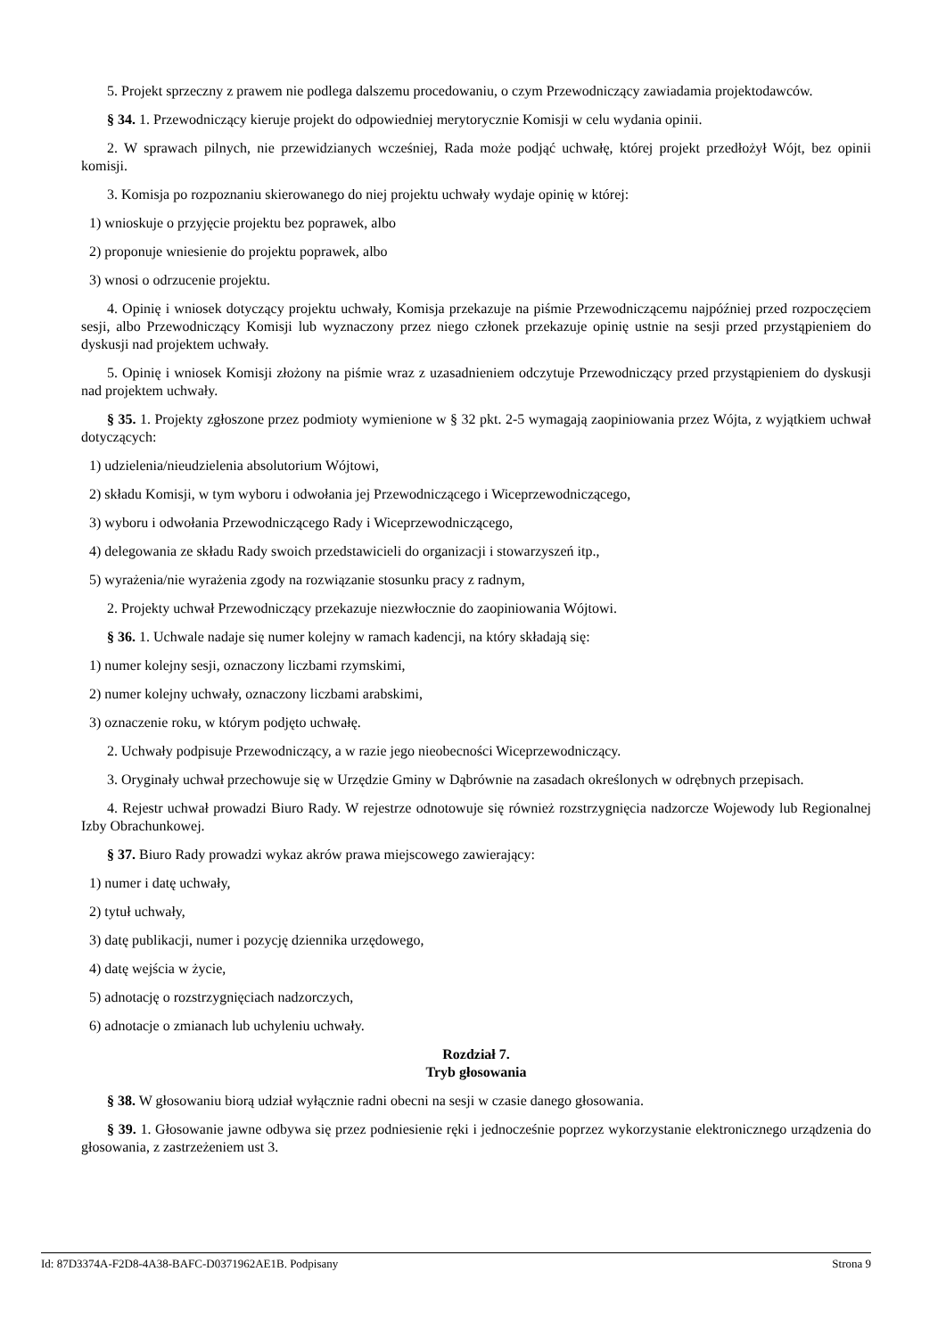5. Projekt sprzeczny z prawem nie podlega dalszemu procedowaniu, o czym Przewodniczący zawiadamia projektodawców.
§ 34. 1. Przewodniczący kieruje projekt do odpowiedniej merytorycznie Komisji w celu wydania opinii.
2. W sprawach pilnych, nie przewidzianych wcześniej, Rada może podjąć uchwałę, której projekt przedłożył Wójt, bez opinii komisji.
3. Komisja po rozpoznaniu skierowanego do niej projektu uchwały wydaje opinię w której:
1) wnioskuje o przyjęcie projektu bez poprawek, albo
2) proponuje wniesienie do projektu poprawek, albo
3) wnosi o odrzucenie projektu.
4. Opinię i wniosek dotyczący projektu uchwały, Komisja przekazuje na piśmie Przewodniczącemu najpóźniej przed rozpoczęciem sesji, albo Przewodniczący Komisji lub wyznaczony przez niego członek przekazuje opinię ustnie na sesji przed przystąpieniem do dyskusji nad projektem uchwały.
5. Opinię i wniosek Komisji złożony na piśmie wraz z uzasadnieniem odczytuje Przewodniczący przed przystąpieniem do dyskusji nad projektem uchwały.
§ 35. 1. Projekty zgłoszone przez podmioty wymienione w § 32 pkt. 2-5 wymagają zaopiniowania przez Wójta, z wyjątkiem uchwał dotyczących:
1) udzielenia/nieudzielenia absolutorium Wójtowi,
2) składu Komisji, w tym wyboru i odwołania jej Przewodniczącego i Wiceprzewodniczącego,
3) wyboru i odwołania Przewodniczącego Rady i Wiceprzewodniczącego,
4) delegowania ze składu Rady swoich przedstawicieli do organizacji i stowarzyszeń itp.,
5) wyrażenia/nie wyrażenia zgody na rozwiązanie stosunku pracy z radnym,
2. Projekty uchwał Przewodniczący przekazuje niezwłocznie do zaopiniowania Wójtowi.
§ 36. 1. Uchwale nadaje się numer kolejny w ramach kadencji, na który składają się:
1) numer kolejny sesji, oznaczony liczbami rzymskimi,
2) numer kolejny uchwały, oznaczony liczbami arabskimi,
3) oznaczenie roku, w którym podjęto uchwałę.
2. Uchwały podpisuje Przewodniczący, a w razie jego nieobecności Wiceprzewodniczący.
3. Oryginały uchwał przechowuje się w Urzędzie Gminy w Dąbrównie na zasadach określonych w odrębnych przepisach.
4. Rejestr uchwał prowadzi Biuro Rady. W rejestrze odnotowuje się również rozstrzygnięcia nadzorcze Wojewody lub Regionalnej Izby Obrachunkowej.
§ 37. Biuro Rady prowadzi wykaz akrów prawa miejscowego zawierający:
1) numer i datę uchwały,
2) tytuł uchwały,
3) datę publikacji, numer i pozycję dziennika urzędowego,
4) datę wejścia w życie,
5) adnotację o rozstrzygnięciach nadzorczych,
6) adnotacje o zmianach lub uchyleniu uchwały.
Rozdział 7.
Tryb głosowania
§ 38. W głosowaniu biorą udział wyłącznie radni obecni na sesji w czasie danego głosowania.
§ 39. 1. Głosowanie jawne odbywa się przez podniesienie ręki i jednocześnie poprzez wykorzystanie elektronicznego urządzenia do głosowania, z zastrzeżeniem ust 3.
Id: 87D3374A-F2D8-4A38-BAFC-D0371962AE1B. Podpisany Strona 9